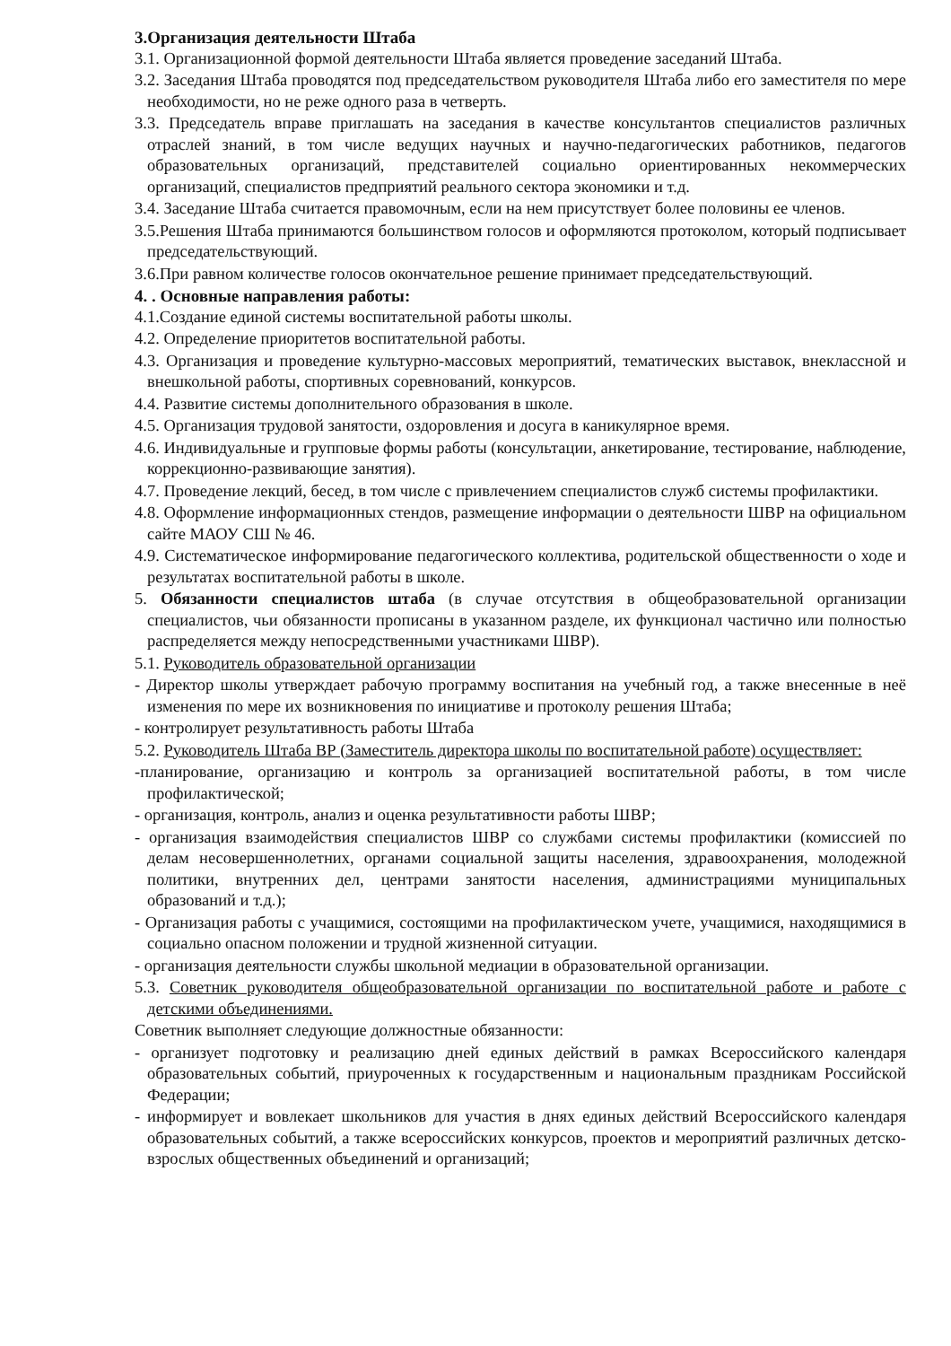3.Организация деятельности Штаба
3.1. Организационной формой деятельности Штаба является проведение заседаний Штаба.
3.2. Заседания Штаба проводятся под председательством руководителя Штаба либо его заместителя по мере необходимости, но не реже одного раза в четверть.
3.3. Председатель вправе приглашать на заседания в качестве консультантов специалистов различных отраслей знаний, в том числе ведущих научных и научно-педагогических работников, педагогов образовательных организаций, представителей социально ориентированных некоммерческих организаций, специалистов предприятий реального сектора экономики и т.д.
3.4. Заседание Штаба считается правомочным, если на нем присутствует более половины ее членов.
3.5.Решения Штаба принимаются большинством голосов и оформляются протоколом, который подписывает председательствующий.
3.6.При равном количестве голосов окончательное решение принимает председательствующий.
4. . Основные направления работы:
4.1.Создание единой системы воспитательной работы школы.
4.2. Определение приоритетов воспитательной работы.
4.3. Организация и проведение культурно-массовых мероприятий, тематических выставок, внеклассной и внешкольной работы, спортивных соревнований, конкурсов.
4.4. Развитие системы дополнительного образования в школе.
4.5. Организация трудовой занятости, оздоровления и досуга в каникулярное время.
4.6. Индивидуальные и групповые формы работы (консультации, анкетирование, тестирование, наблюдение, коррекционно-развивающие занятия).
4.7. Проведение лекций, бесед, в том числе с привлечением специалистов служб системы профилактики.
4.8. Оформление информационных стендов, размещение информации о деятельности ШВР на официальном сайте МАОУ СШ № 46.
4.9. Систематическое информирование педагогического коллектива, родительской общественности о ходе и результатах воспитательной работы в школе.
5. Обязанности специалистов штаба (в случае отсутствия в общеобразовательной организации специалистов, чьи обязанности прописаны в указанном разделе, их функционал частично или полностью распределяется между непосредственными участниками ШВР).
5.1. Руководитель образовательной организации
- Директор школы утверждает рабочую программу воспитания на учебный год, а также внесенные в неё изменения по мере их возникновения по инициативе и протоколу решения Штаба;
- контролирует результативность работы Штаба
5.2. Руководитель Штаба ВР (Заместитель директора школы по воспитательной работе) осуществляет:
-планирование, организацию и контроль за организацией воспитательной работы, в том числе профилактической;
- организация, контроль, анализ и оценка результативности работы ШВР;
- организация взаимодействия специалистов ШВР со службами системы профилактики (комиссией по делам несовершеннолетних, органами социальной защиты населения, здравоохранения, молодежной политики, внутренних дел, центрами занятости населения, администрациями муниципальных образований и т.д.);
- Организация работы с учащимися, состоящими на профилактическом учете, учащимися, находящимися в социально опасном положении и трудной жизненной ситуации.
- организация деятельности службы школьной медиации в образовательной организации.
5.3. Советник руководителя общеобразовательной организации по воспитательной работе и работе с детскими объединениями.
Советник выполняет следующие должностные обязанности:
- организует подготовку и реализацию дней единых действий в рамках Всероссийского календаря образовательных событий, приуроченных к государственным и национальным праздникам Российской Федерации;
- информирует и вовлекает школьников для участия в днях единых действий Всероссийского календаря образовательных событий, а также всероссийских конкурсов, проектов и мероприятий различных детско-взрослых общественных объединений и организаций;